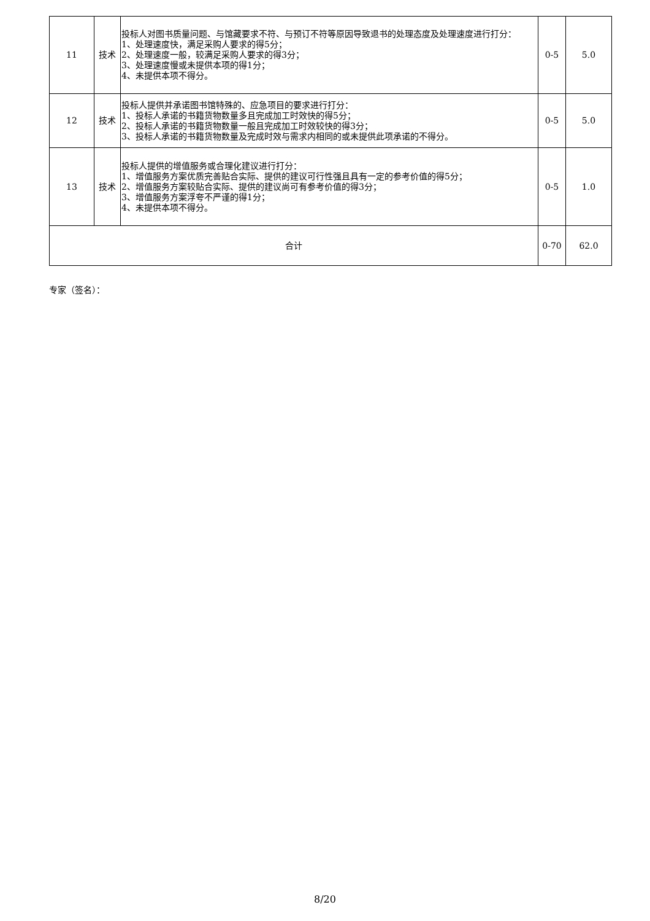| 11 | 技术 | 投标人对图书质量问题、与馆藏要求不符、与预订不符等原因导致退书的处理态度及处理速度进行打分： 1、处理速度快，满足采购人要求的得5分； 2、处理速度一般，较满足采购人要求的得3分； 3、处理速度慢或未提供本项的得1分； 4、未提供本项不得分。 | 0-5 | 5.0 |
| 12 | 技术 | 投标人提供并承诺图书馆特殊的、应急项目的要求进行打分： 1、投标人承诺的书籍货物数量多且完成加工时效快的得5分； 2、投标人承诺的书籍货物数量一般且完成加工时效较快的得3分； 3、投标人承诺的书籍货物数量及完成时效与需求内相同的或未提供此项承诺的不得分。 | 0-5 | 5.0 |
| 13 | 技术 | 投标人提供的增值服务或合理化建议进行打分： 1、增值服务方案优质完善贴合实际、提供的建议可行性强且具有一定的参考价值的得5分； 2、增值服务方案较贴合实际、提供的建议尚可有参考价值的得3分； 3、增值服务方案浮夸不严谨的得1分； 4、未提供本项不得分。 | 0-5 | 1.0 |
| 合计 | | | 0-70 | 62.0 |
专家（签名）：
8/20